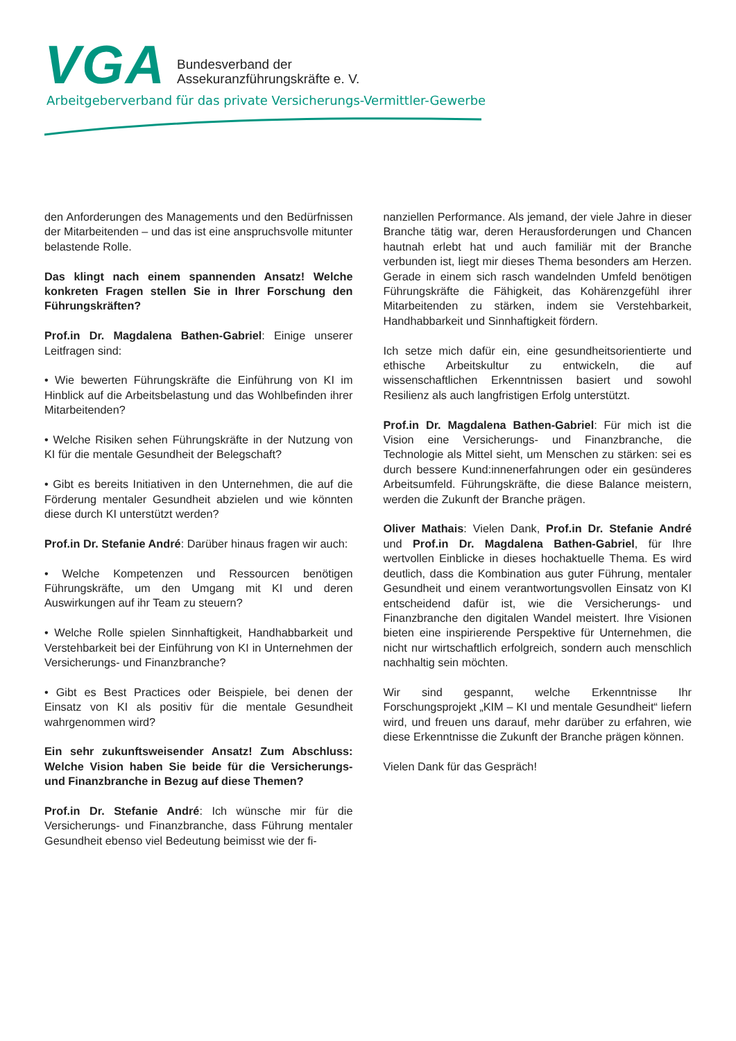VGA
Bundesverband der
Assekuranzführungskräfte e. V.
Arbeitgeberverband für das private Versicherungs-Vermittler-Gewerbe
den Anforderungen des Managements und den Bedürfnissen der Mitarbeitenden – und das ist eine anspruchsvolle mitunter belastende Rolle.
Das klingt nach einem spannenden Ansatz! Welche konkreten Fragen stellen Sie in Ihrer Forschung den Führungskräften?
Prof.in Dr. Magdalena Bathen-Gabriel: Einige unserer Leitfragen sind:
• Wie bewerten Führungskräfte die Einführung von KI im Hinblick auf die Arbeitsbelastung und das Wohlbefinden ihrer Mitarbeitenden?
• Welche Risiken sehen Führungskräfte in der Nutzung von KI für die mentale Gesundheit der Belegschaft?
• Gibt es bereits Initiativen in den Unternehmen, die auf die Förderung mentaler Gesundheit abzielen und wie könnten diese durch KI unterstützt werden?
Prof.in Dr. Stefanie André: Darüber hinaus fragen wir auch:
• Welche Kompetenzen und Ressourcen benötigen Führungskräfte, um den Umgang mit KI und deren Auswirkungen auf ihr Team zu steuern?
• Welche Rolle spielen Sinnhaftigkeit, Handhabbarkeit und Verstehbarkeit bei der Einführung von KI in Unternehmen der Versicherungs- und Finanzbranche?
• Gibt es Best Practices oder Beispiele, bei denen der Einsatz von KI als positiv für die mentale Gesundheit wahrgenommen wird?
Ein sehr zukunftsweisender Ansatz! Zum Abschluss: Welche Vision haben Sie beide für die Versicherungs- und Finanzbranche in Bezug auf diese Themen?
Prof.in Dr. Stefanie André: Ich wünsche mir für die Versicherungs- und Finanzbranche, dass Führung mentaler Gesundheit ebenso viel Bedeutung beimisst wie der fi-
nanziellen Performance. Als jemand, der viele Jahre in dieser Branche tätig war, deren Herausforderungen und Chancen hautnah erlebt hat und auch familiär mit der Branche verbunden ist, liegt mir dieses Thema besonders am Herzen. Gerade in einem sich rasch wandelnden Umfeld benötigen Führungskräfte die Fähigkeit, das Kohärenzgefühl ihrer Mitarbeitenden zu stärken, indem sie Verstehbarkeit, Handhabbarkeit und Sinnhaftigkeit fördern.
Ich setze mich dafür ein, eine gesundheitsorientierte und ethische Arbeitskultur zu entwickeln, die auf wissenschaftlichen Erkenntnissen basiert und sowohl Resilienz als auch langfristigen Erfolg unterstützt.
Prof.in Dr. Magdalena Bathen-Gabriel: Für mich ist die Vision eine Versicherungs- und Finanzbranche, die Technologie als Mittel sieht, um Menschen zu stärken: sei es durch bessere Kund:innenerfahrungen oder ein gesünderes Arbeitsumfeld. Führungskräfte, die diese Balance meistern, werden die Zukunft der Branche prägen.
Oliver Mathais: Vielen Dank, Prof.in Dr. Stefanie André und Prof.in Dr. Magdalena Bathen-Gabriel, für Ihre wertvollen Einblicke in dieses hochaktuelle Thema. Es wird deutlich, dass die Kombination aus guter Führung, mentaler Gesundheit und einem verantwortungsvollen Einsatz von KI entscheidend dafür ist, wie die Versicherungs- und Finanzbranche den digitalen Wandel meistert. Ihre Visionen bieten eine inspirierende Perspektive für Unternehmen, die nicht nur wirtschaftlich erfolgreich, sondern auch menschlich nachhaltig sein möchten.
Wir sind gespannt, welche Erkenntnisse Ihr Forschungsprojekt „KIM – KI und mentale Gesundheit“ liefern wird, und freuen uns darauf, mehr darüber zu erfahren, wie diese Erkenntnisse die Zukunft der Branche prägen können.
Vielen Dank für das Gespräch!